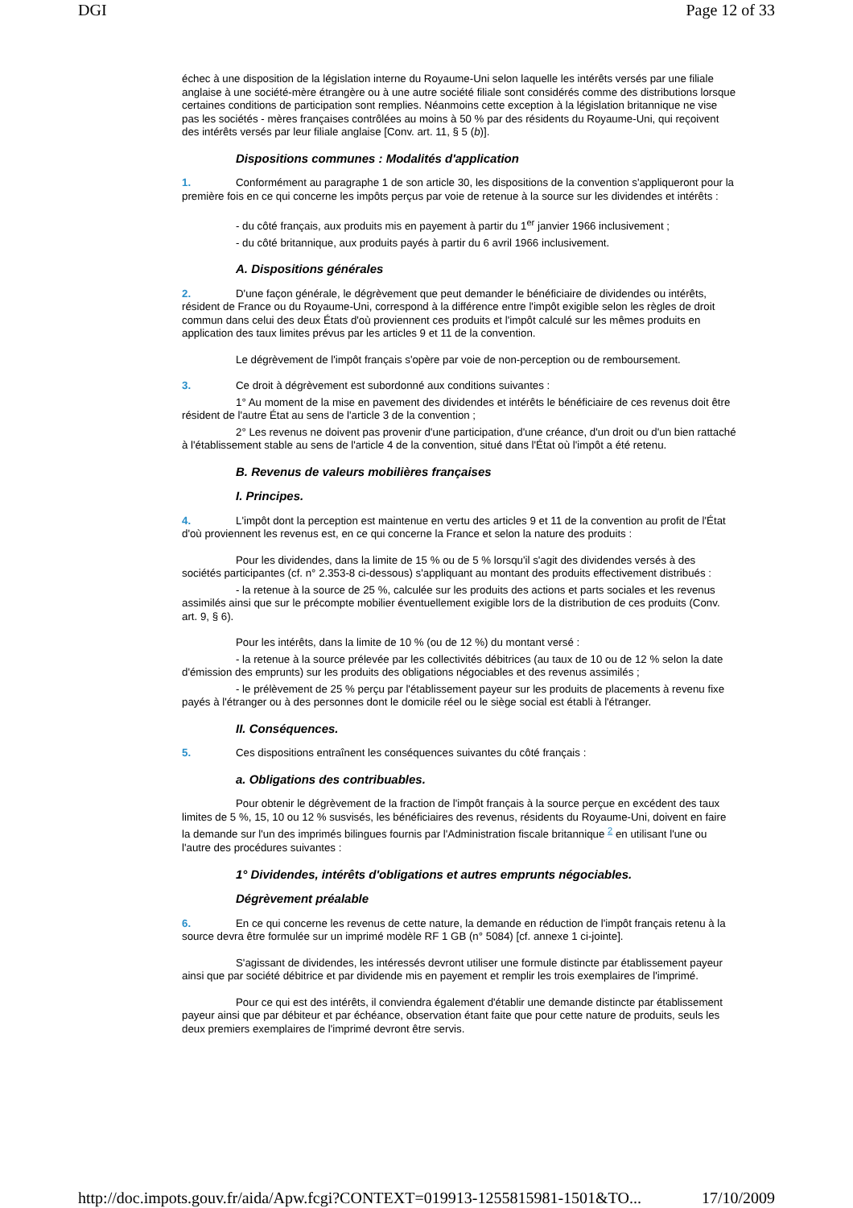DGI Page 12 of 33
échec à une disposition de la législation interne du Royaume-Uni selon laquelle les intérêts versés par une filiale anglaise à une société-mère étrangère ou à une autre société filiale sont considérés comme des distributions lorsque certaines conditions de participation sont remplies. Néanmoins cette exception à la législation britannique ne vise pas les sociétés - mères françaises contrôlées au moins à 50 % par des résidents du Royaume-Uni, qui reçoivent des intérêts versés par leur filiale anglaise [Conv. art. 11, § 5 (b)].
Dispositions communes : Modalités d'application
1. Conformément au paragraphe 1 de son article 30, les dispositions de la convention s'appliqueront pour la première fois en ce qui concerne les impôts perçus par voie de retenue à la source sur les dividendes et intérêts :
- du côté français, aux produits mis en payement à partir du 1<sup>er</sup> janvier 1966 inclusivement ;
- du côté britannique, aux produits payés à partir du 6 avril 1966 inclusivement.
A. Dispositions générales
2. D'une façon générale, le dégrèvement que peut demander le bénéficiaire de dividendes ou intérêts, résident de France ou du Royaume-Uni, correspond à la différence entre l'impôt exigible selon les règles de droit commun dans celui des deux États d'où proviennent ces produits et l'impôt calculé sur les mêmes produits en application des taux limites prévus par les articles 9 et 11 de la convention.
Le dégrèvement de l'impôt français s'opère par voie de non-perception ou de remboursement.
3. Ce droit à dégrèvement est subordonné aux conditions suivantes :
1° Au moment de la mise en pavement des dividendes et intérêts le bénéficiaire de ces revenus doit être résident de l'autre État au sens de l'article 3 de la convention ;
2° Les revenus ne doivent pas provenir d'une participation, d'une créance, d'un droit ou d'un bien rattaché à l'établissement stable au sens de l'article 4 de la convention, situé dans l'État où l'impôt a été retenu.
B. Revenus de valeurs mobilières françaises
I. Principes.
4. L'impôt dont la perception est maintenue en vertu des articles 9 et 11 de la convention au profit de l'État d'où proviennent les revenus est, en ce qui concerne la France et selon la nature des produits :
Pour les dividendes, dans la limite de 15 % ou de 5 % lorsqu'il s'agit des dividendes versés à des sociétés participantes (cf. n° 2.353-8 ci-dessous) s'appliquant au montant des produits effectivement distribués :
- la retenue à la source de 25 %, calculée sur les produits des actions et parts sociales et les revenus assimilés ainsi que sur le précompte mobilier éventuellement exigible lors de la distribution de ces produits (Conv. art. 9, § 6).
Pour les intérêts, dans la limite de 10 % (ou de 12 %) du montant versé :
- la retenue à la source prélevée par les collectivités débitrices (au taux de 10 ou de 12 % selon la date d'émission des emprunts) sur les produits des obligations négociables et des revenus assimilés ;
- le prélèvement de 25 % perçu par l'établissement payeur sur les produits de placements à revenu fixe payés à l'étranger ou à des personnes dont le domicile réel ou le siège social est établi à l'étranger.
II. Conséquences.
5. Ces dispositions entraînent les conséquences suivantes du côté français :
a. Obligations des contribuables.
Pour obtenir le dégrèvement de la fraction de l'impôt français à la source perçue en excédent des taux limites de 5 %, 15, 10 ou 12 % susvisés, les bénéficiaires des revenus, résidents du Royaume-Uni, doivent en faire la demande sur l'un des imprimés bilingues fournis par l'Administration fiscale britannique <sup>2</sup> en utilisant l'une ou l'autre des procédures suivantes :
1° Dividendes, intérêts d'obligations et autres emprunts négociables.
Dégrèvement préalable
6. En ce qui concerne les revenus de cette nature, la demande en réduction de l'impôt français retenu à la source devra être formulée sur un imprimé modèle RF 1 GB (n° 5084) [cf. annexe 1 ci-jointe].
S'agissant de dividendes, les intéressés devront utiliser une formule distincte par établissement payeur ainsi que par société débitrice et par dividende mis en payement et remplir les trois exemplaires de l'imprimé.
Pour ce qui est des intérêts, il conviendra également d'établir une demande distincte par établissement payeur ainsi que par débiteur et par échéance, observation étant faite que pour cette nature de produits, seuls les deux premiers exemplaires de l'imprimé devront être servis.
http://doc.impots.gouv.fr/aida/Apw.fcgi?CONTEXT=019913-1255815981-1501&TO... 17/10/2009